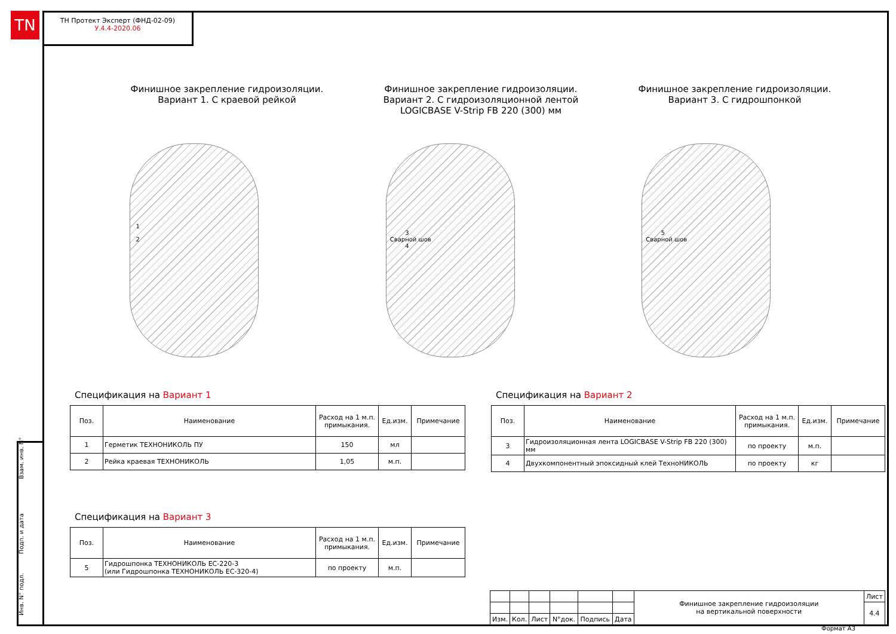TN
ТН Протект Эксперт (ФНД-02-09)
У.4.4-2020.06
Финишное закрепление гидроизоляции.
Вариант 1. С краевой рейкой
Финишное закрепление гидроизоляции.
Вариант 2. С гидроизоляционной лентой
LOGICBASE V-Strip FB 220 (300) мм
Финишное закрепление гидроизоляции.
Вариант 3. С гидрошпонкой
1
2
3
Сварной шов
4
5
Сварной шов
Спецификация на Вариант 1
| Поз. | Наименование | Расход на 1 м.п. примыкания. | Ед.изм. | Примечание |
| --- | --- | --- | --- | --- |
| 1 | Герметик ТЕХНОНИКОЛЬ ПУ | 150 | мл | |
| 2 | Рейка краевая ТЕХНОНИКОЛЬ | 1,05 | м.п. | |
Спецификация на Вариант 2
| Поз. | Наименование | Расход на 1 м.п. примыкания. | Ед.изм. | Примечание |
| --- | --- | --- | --- | --- |
| 3 | Гидроизоляционная лента LOGICBASE V-Strip FB 220 (300) мм | по проекту | м.п. | |
| 4 | Двухкомпонентный эпоксидный клей ТехноНИКОЛЬ | по проекту | кг | |
Спецификация на Вариант 3
| Поз. | Наименование | Расход на 1 м.п. примыкания. | Ед.изм. | Примечание |
| --- | --- | --- | --- | --- |
| 5 | Гидрошпонка ТЕХНОНИКОЛЬ EC-220-3 (или Гидрошпонка ТЕХНОНИКОЛЬ EC-320-4) | по проекту | м.п. | |
| | | | | | | Финишное закрепление гидроизоляции на вертикальной поверхности | Лист |
| | | | | | | | 4.4 |
| Изм. | Кол. | Лист | N°док. | Подпись | Дата | | |
Формат A3
Инв. N° подл. Подп. и дата Взам. инв. N°